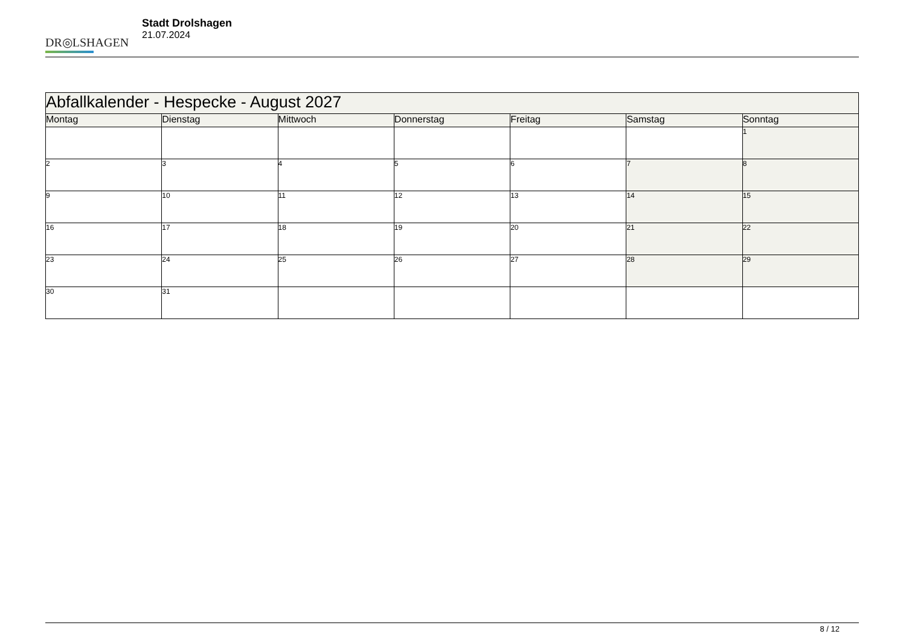DR◎LSHAGEN
Stadt Drolshagen
21.07.2024
| Abfallkalender - Hespecke - August 2027 | | | | | | |
| --- | --- | --- | --- | --- | --- | --- |
| Montag | Dienstag | Mittwoch | Donnerstag | Freitag | Samstag | Sonntag |
| | | | | | | 1 |
| 2 | 3 | 4 | 5 | 6 | 7 | 8 |
| 9 | 10 | 11 | 12 | 13 | 14 | 15 |
| 16 | 17 | 18 | 19 | 20 | 21 | 22 |
| 23 | 24 | 25 | 26 | 27 | 28 | 29 |
| 30 | 31 | | | | | |
8 / 12